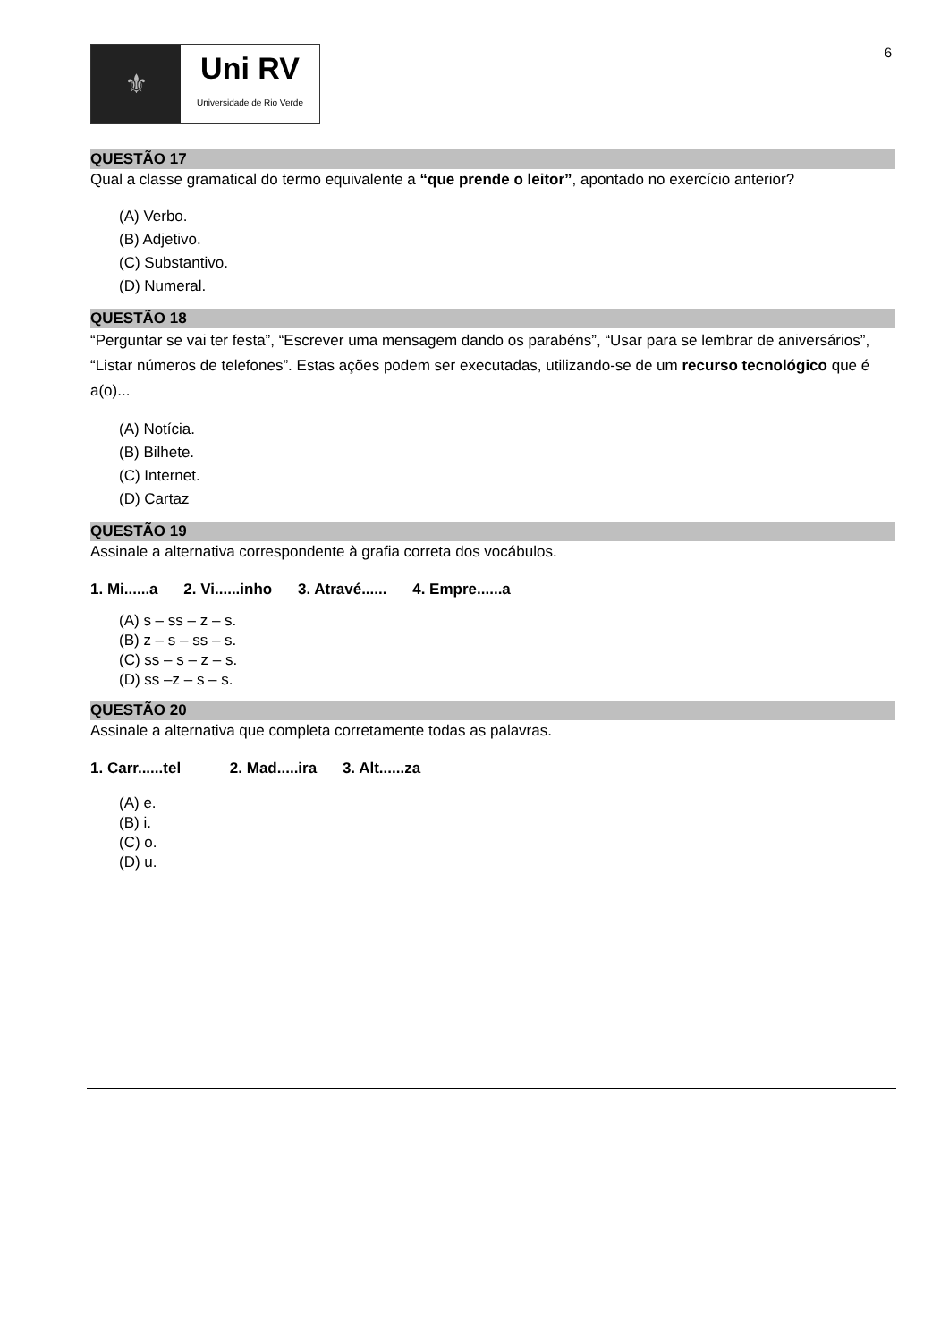6
⚜
Uni RV
Universidade de Rio Verde
QUESTÃO 17
Qual a classe gramatical do termo equivalente a “que prende o leitor”, apontado no exercício anterior?
(A) Verbo.
(B) Adjetivo.
(C) Substantivo.
(D) Numeral.
QUESTÃO 18
“Perguntar se vai ter festa”, “Escrever uma mensagem dando os parabéns”, “Usar para se lembrar de aniversários”, “Listar números de telefones”. Estas ações podem ser executadas, utilizando-se de um recurso tecnológico que é a(o)...
(A) Notícia.
(B) Bilhete.
(C) Internet.
(D) Cartaz
QUESTÃO 19
Assinale a alternativa correspondente à grafia correta dos vocábulos.
1. Mi......a 2. Vi......inho 3. Atravé...... 4. Empre......a
(A) s – ss – z – s.
(B) z – s – ss – s.
(C) ss – s – z – s.
(D) ss –z – s – s.
QUESTÃO 20
Assinale a alternativa que completa corretamente todas as palavras.
1. Carr......tel 2. Mad.....ira 3. Alt......za
(A) e.
(B) i.
(C) o.
(D) u.